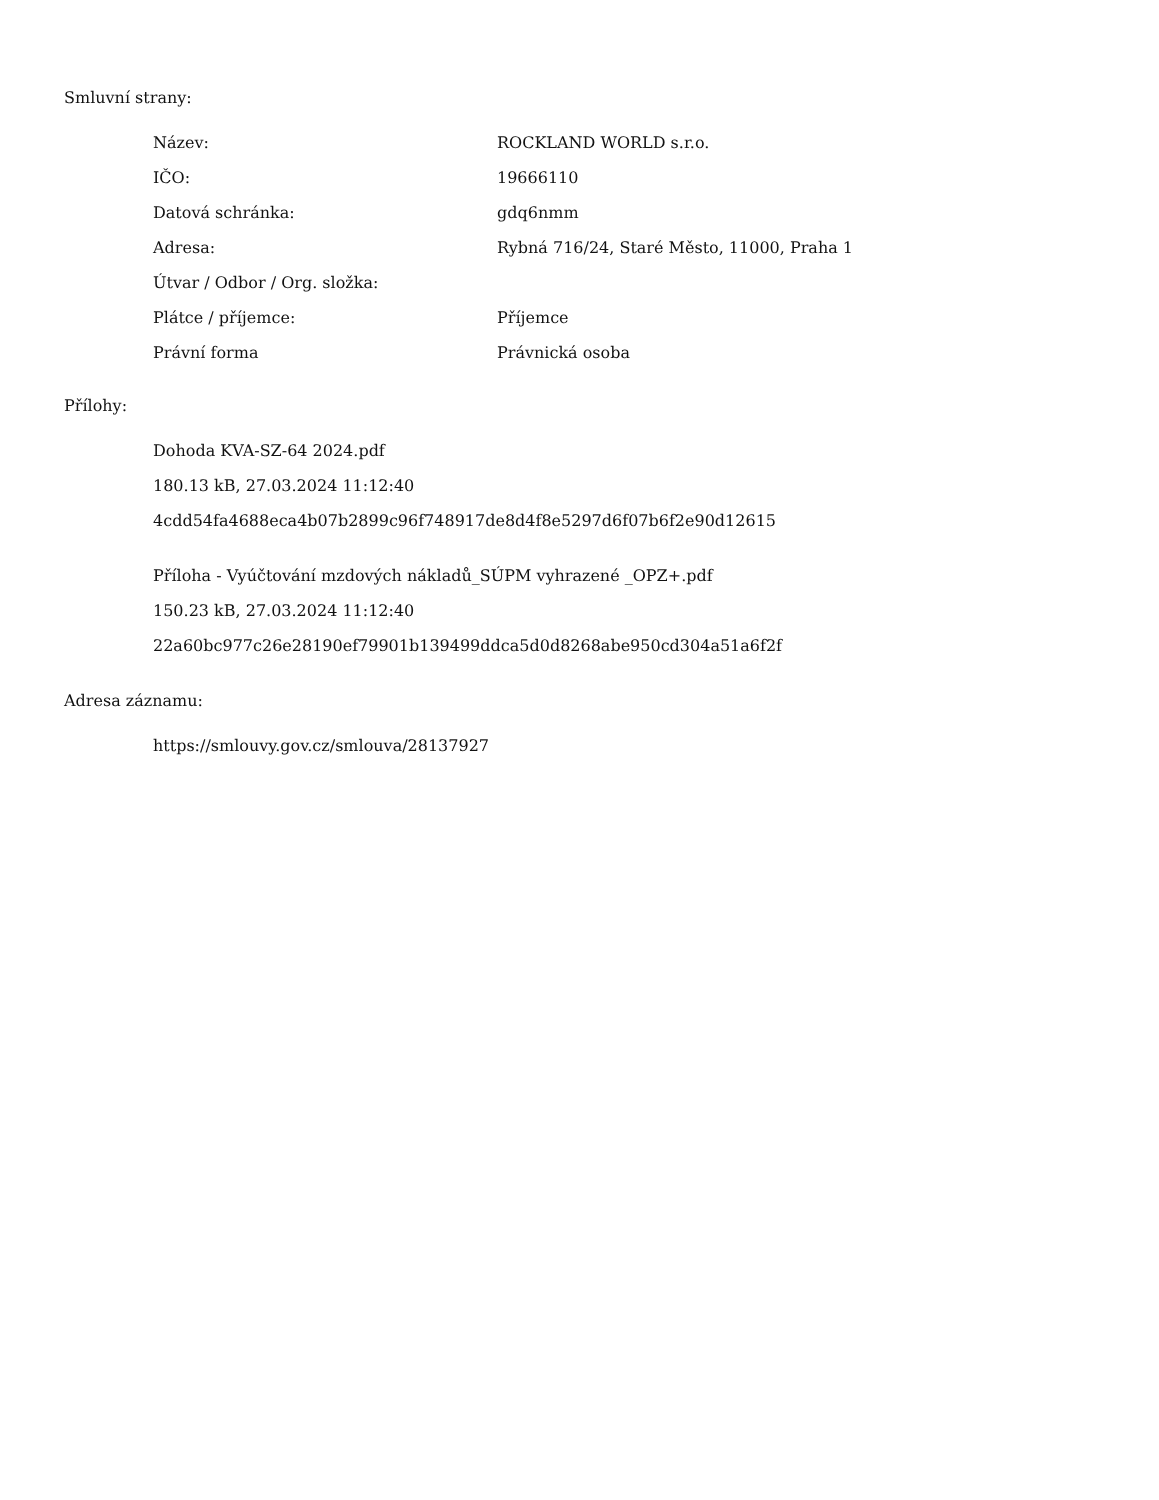Smluvní strany:
| Název: | ROCKLAND WORLD s.r.o. |
| IČO: | 19666110 |
| Datová schránka: | gdq6nmm |
| Adresa: | Rybná 716/24, Staré Město, 11000, Praha 1 |
| Útvar / Odbor / Org. složka: | |
| Plátce / příjemce: | Příjemce |
| Právní forma | Právnická osoba |
Přílohy:
Dohoda KVA-SZ-64 2024.pdf
180.13 kB, 27.03.2024 11:12:40
4cdd54fa4688eca4b07b2899c96f748917de8d4f8e5297d6f07b6f2e90d12615
Příloha - Vyúčtování mzdových nákladů_SÚPM vyhrazené _OPZ+.pdf
150.23 kB, 27.03.2024 11:12:40
22a60bc977c26e28190ef79901b139499ddca5d0d8268abe950cd304a51a6f2f
Adresa záznamu:
https://smlouvy.gov.cz/smlouva/28137927